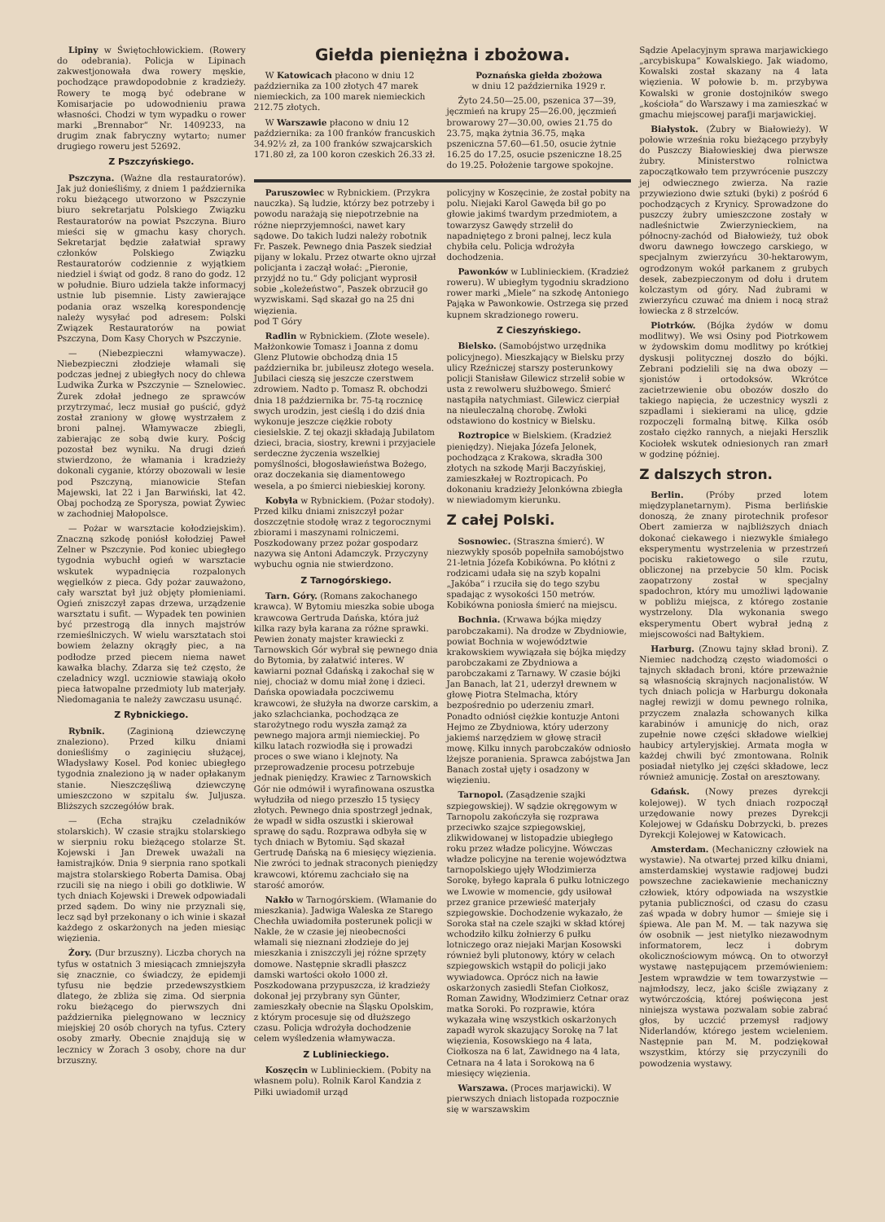Lipiny w Świętochłowickiem. (Rowery do odebrania). Policja w Lipinach zakwestjonowała dwa rowery męskie, pochodzące prawdopodobnie z kradzieży. Rowery te mogą być odebrane w Komisarjacie po udowodnieniu prawa własności. Chodzi w tym wypadku o rower marki „Brennabor“ Nr. 1409233, na drugim znak fabryczny wytarto; numer drugiego roweru jest 52692.
Z Pszczyńskiego.
Pszczyna. (Ważne dla restauratorów). Jak już donieśliśmy, z dniem 1 października roku bieżącego utworzono w Pszczynie biuro sekretarjatu Polskiego Związku Restauratorów na powiat Pszczyna. Biuro mieści się w gmachu kasy chorych. Sekretarjat będzie załatwiał sprawy członków Polskiego Związku Restauratorów codziennie z wyjątkiem niedziel i świąt od godz. 8 rano do godz. 12 w południe. Biuro udziela także informacyj ustnie lub pisemnie. Listy zawierające podania oraz wszelką korespondencję należy wysyłać pod adresem: Polski Związek Restauratorów na powiat Pszczyna, Dom Kasy Chorych w Pszczynie.
— (Niebezpieczni włamywacze). Niebezpieczni złodzieje włamali się podczas jednej z ubiegłych nocy do chlewa Ludwika Żurka w Pszczynie — Sznelowiec. Żurek zdołał jednego ze sprawców przytrzymać, lecz musiał go puścić, gdyż został zraniony w głowę wystrzałem z broni palnej. Włamywacze zbiegli, zabierając ze sobą dwie kury. Pościg pozostał bez wyniku. Na drugi dzień stwierdzono, że włamania i kradzieży dokonali cyganie, którzy obozowali w lesie pod Pszczyną, mianowicie Stefan Majewski, lat 22 i Jan Barwiński, lat 42. Obaj pochodzą ze Sporysza, powiat Żywiec w zachodniej Małopolsce.
— Pożar w warsztacie kołodziejskim). Znaczną szkodę poniósł kołodziej Paweł Zelner w Pszczynie. Pod koniec ubiegłego tygodnia wybuchł ogień w warsztacie wskutek wypadnięcia rozpalonych węgielków z pieca. Gdy pożar zauważono, cały warsztat był już objęty płomieniami. Ogień zniszczył zapas drzewa, urządzenie warsztatu i sufit. — Wypadek ten powinien być przestrogą dla innych majstrów rzemieślniczych. W wielu warsztatach stoi bowiem żelazny okrągły piec, a na podłodze przed piecem niema nawet kawałka blachy. Zdarza się też często, że czeladnicy wzgl. uczniowie stawiają około pieca łatwopalne przedmioty lub materjały. Niedomagania te należy zawczasu usunąć.
Z Rybnickiego.
Rybnik. (Zaginioną dziewczynę znaleziono). Przed kilku dniami donieśliśmy o zaginięciu służącej, Władysławy Kosel. Pod koniec ubiegłego tygodnia znaleziono ją w nader opłakanym stanie. Nieszczęśliwą dziewczynę umieszczono w szpitalu św. Juljusza. Bliższych szczegółów brak.
— (Echa strajku czeladników stolarskich). W czasie strajku stolarskiego w sierpniu roku bieżącego stolarze St. Kojewski i Jan Drewek uważali na łamistrajków. Dnia 9 sierpnia rano spotkali majstra stolarskiego Roberta Damisa. Obaj rzucili się na niego i obili go dotkliwie. W tych dniach Kojewski i Drewek odpowiadali przed sądem. Do winy nie przyznali się, lecz sąd był przekonany o ich winie i skazał każdego z oskarżonych na jeden miesiąc więzienia.
Żory. (Dur brzuszny). Liczba chorych na tyfus w ostatnich 3 miesiącach zmniejszyła się znacznie, co świadczy, że epidemji tyfusu nie będzie przedewszystkiem dlatego, że zbliża się zima. Od sierpnia roku bieżącego do pierwszych dni października pielęgnowano w lecznicy miejskiej 20 osób chorych na tyfus. Cztery osoby zmarły. Obecnie znajdują się w lecznicy w Żorach 3 osoby, chore na dur brzuszny.
Giełda pieniężna i zbożowa.
W Katowicach płacono w dniu 12 października za 100 złotych 47 marek niemieckich, za 100 marek niemieckich 212.75 złotych.
W Warszawie płacono w dniu 12 października: za 100 franków francuskich 34.92½ zł, za 100 franków szwajcarskich 171.80 zł, za 100 koron czeskich 26.33 zł.
Poznańska giełda zbożowa
w dniu 12 października 1929 r.
Żyto 24.50—25.00, pszenica 37—39, jęczmień na krupy 25—26.00, jęczmień browarowy 27—30.00, owies 21.75 do 23.75, mąka żytnia 36.75, mąka pszeniczna 57.60—61.50, osucie żytnie 16.25 do 17.25, osucie pszeniczne 18.25 do 19.25. Położenie targowe spokojne.
Paruszowiec w Rybnickiem. (Przykra nauczka). Są ludzie, którzy bez potrzeby i powodu narażają się niepotrzebnie na różne nieprzyjemności, nawet kary sądowe. Do takich ludzi należy robotnik Fr. Paszek. Pewnego dnia Paszek siedział pijany w lokalu. Przez otwarte okno ujrzał policjanta i zaczął wołać: „Pieronie, przyjdź no tu.“ Gdy policjant wyprosił sobie „koleżeństwo“, Paszek obrzucił go wyzwiskami. Sąd skazał go na 25 dni więzienia.
pod T Góry
Radlin w Rybnickiem. (Złote wesele). Małżonkowie Tomasz i Joanna z domu Glenz Plutowie obchodzą dnia 15 października br. jubileusz złotego wesela. Jubilaci cieszą się jeszcze czerstwem zdrowiem. Nadto p. Tomasz R. obchodzi dnia 18 października br. 75-tą rocznicę swych urodzin, jest cieślą i do dziś dnia wykonuje jeszcze ciężkie roboty ciesielskie. Z tej okazji składają Jubilatom dzieci, bracia, siostry, krewni i przyjaciele serdeczne życzenia wszelkiej pomyślności, błogosławieństwa Bożego, oraz doczekania się diamentowego wesela, a po śmierci niebieskiej korony.
Kobyła w Rybnickiem. (Pożar stodoły). Przed kilku dniami zniszczył pożar doszczętnie stodołę wraz z tegorocznymi zbiorami i maszynami rolniczemi. Poszkodowany przez pożar gospodarz nazywa się Antoni Adamczyk. Przyczyny wybuchu ognia nie stwierdzono.
Z Tarnogórskiego.
Tarn. Góry. (Romans zakochanego krawca). W Bytomiu mieszka sobie uboga krawcowa Gertruda Dańska, która już kilka razy była karana za różne sprawki. Pewien żonaty majster krawiecki z Tarnowskich Gór wybrał się pewnego dnia do Bytomia, by załatwić interes. W kawiarni poznał Gdańską i zakochał się w niej, chociaż w domu miał żonę i dzieci. Dańska opowiadała poczciwemu krawcowi, że służyła na dworze carskim, a jako szlachcianka, pochodząca ze starożytnego rodu wyszła zamąż za pewnego majora armji niemieckiej. Po kilku latach rozwiodła się i prowadzi proces o swe wiano i klejnoty. Na przeprowadzenie procesu potrzebuje jednak pieniędzy. Krawiec z Tarnowskich Gór nie odmówił i wyrafinowana oszustka wyłudziła od niego przeszło 15 tysięcy złotych. Pewnego dnia spostrzegł jednak, że wpadł w sidła oszustki i skierował sprawę do sądu. Rozprawa odbyła się w tych dniach w Bytomiu. Sąd skazał Gertrudę Dańską na 6 miesięcy więzienia. Nie zwróci to jednak straconych pieniędzy krawcowi, któremu zachciało się na starość amorów.
Nakło w Tarnogórskiem. (Włamanie do mieszkania). Jadwiga Waleska ze Starego Chechła uwiadomiła posterunek policji w Nakle, że w czasie jej nieobecności włamali się nieznani złodzieje do jej mieszkania i zniszczyli jej różne sprzęty domowe. Następnie skradli płaszcz damski wartości około 1000 zł. Poszkodowana przypuszcza, iż kradzieży dokonał jej przybrany syn Günter, zamieszkały obecnie na Śląsku Opolskim, z którym procesuje się od dłuższego czasu. Policja wdrożyła dochodzenie celem wyśledzenia włamywacza.
Z Lublinieckiego.
Koszęcin w Lublinieckiem. (Pobity na własnem polu). Rolnik Karol Kandzia z Piłki uwiadomił urząd
policyjny w Koszęcinie, że został pobity na polu. Niejaki Karol Gawęda bił go po głowie jakimś twardym przedmiotem, a towarzysz Gawędy strzelił do napadniętego z broni palnej, lecz kula chybiła celu. Policja wdrożyła dochodzenia.
Pawonków w Lublinieckiem. (Kradzież roweru). W ubiegłym tygodniu skradziono rower marki „Miele“ na szkodę Antoniego Pająka w Pawonkowie. Ostrzega się przed kupnem skradzionego roweru.
Z Cieszyńskiego.
Bielsko. (Samobójstwo urzędnika policyjnego). Mieszkający w Bielsku przy ulicy Rzeźniczej starszy posterunkowy policji Stanisław Gilewicz strzelił sobie w usta z rewolweru służbowego. Śmierć nastąpiła natychmiast. Gilewicz cierpiał na nieuleczalną chorobę. Zwłoki odstawiono do kostnicy w Bielsku.
Roztropice w Bielskiem. (Kradzież pieniędzy). Niejaka Józefa Jelonek, pochodząca z Krakowa, skradła 300 złotych na szkodę Marji Baczyńskiej, zamieszkałej w Roztropicach. Po dokonaniu kradzieży Jelonkówna zbiegła w niewiadomym kierunku.
Z całej Polski.
Sosnowiec. (Straszna śmierć). W niezwykły sposób popełniła samobójstwo 21-letnia Józefa Kobikówna. Po kłótni z rodzicami udała się na szyb kopalni „Jakóba“ i rzuciła się do tego szybu spadając z wysokości 150 metrów. Kobikówna poniosła śmierć na miejscu.
Bochnia. (Krwawa bójka między parobczakami). Na drodze w Zbydniowie, powiat Bochnia w województwie krakowskiem wywiązała się bójka między parobczakami ze Zbydniowa a parobczakami z Tarnawy. W czasie bójki Jan Banach, lat 21, uderzył drewnem w głowę Piotra Stelmacha, który bezpośrednio po uderzeniu zmarł. Ponadto odniósł ciężkie kontuzje Antoni Hejmo ze Zbydniowa, który uderzony jakiemś narzędziem w głowę stracił mowę. Kilku innych parobczaków odniosło lżejsze poranienia. Sprawca zabójstwa Jan Banach został ujęty i osadzony w więzieniu.
Tarnopol. (Zasądzenie szajki szpiegowskiej). W sądzie okręgowym w Tarnopolu zakończyła się rozprawa przeciwko szajce szpiegowskiej, zlikwidowanej w listopadzie ubiegłego roku przez władze policyjne. Wówczas władze policyjne na terenie województwa tarnopolskiego ujęły Włodzimierza Sorokę, byłego kaprala 6 pułku lotniczego we Lwowie w momencie, gdy usiłował przez granice przewieść materjały szpiegowskie. Dochodzenie wykazało, że Soroka stał na czele szajki w skład której wchodziło kilku żołnierzy 6 pułku lotniczego oraz niejaki Marjan Kosowski również byli plutonowy, który w celach szpiegowskich wstąpił do policji jako wywiadowca. Oprócz nich na ławie oskarżonych zasiedli Stefan Ciołkosz, Roman Zawidny, Włodzimierz Cetnar oraz matka Soroki. Po rozprawie, która wykazała winę wszystkich oskarżonych zapadł wyrok skazujący Sorokę na 7 lat więzienia, Kosowskiego na 4 lata, Ciołkosza na 6 lat, Zawidnego na 4 lata, Cetnara na 4 lata i Sorokową na 6 miesięcy więzienia.
Warszawa. (Proces marjawicki). W pierwszych dniach listopada rozpocznie się w warszawskim
Sądzie Apelacyjnym sprawa marjawickiego „arcybiskupa“ Kowalskiego. Jak wiadomo, Kowalski został skazany na 4 lata więzienia. W połowie b. m. przybywa Kowalski w gronie dostojników swego „kościoła“ do Warszawy i ma zamieszkać w gmachu miejscowej parafji marjawickiej.
Białystok. (Żubry w Białowieży). W połowie września roku bieżącego przybyły do Puszczy Białowieskiej dwa pierwsze żubry. Ministerstwo rolnictwa zapoczątkowało tem przywrócenie puszczy jej odwiecznego zwierza. Na razie przywieziono dwie sztuki (byki) z pośród 6 pochodzących z Krynicy. Sprowadzone do puszczy żubry umieszczone zostały w nadleśnictwie Zwierzynieckiem, na północny-zachód od Białowieży, tuż obok dworu dawnego łowczego carskiego, w specjalnym zwierzyńcu 30-hektarowym, ogrodzonym wokół parkanem z grubych desek, zabezpieczonym od dołu i drutem kolczastym od góry. Nad żubrami w zwierzyńcu czuwać ma dniem i nocą straż łowiecka z 8 strzelców.
Piotrków. (Bójka żydów w domu modlitwy). We wsi Osiny pod Piotrkowem w żydowskim domu modlitwy po krótkiej dyskusji politycznej doszło do bójki. Zebrani podzielili się na dwa obozy — sjonistów i ortodoksów. Wkrótce zacietrzewienie obu obozów doszło do takiego napięcia, że uczestnicy wyszli z szpadlami i siekierami na ulicę, gdzie rozpoczęli formalną bitwę. Kilka osób zostało ciężko rannych, a niejaki Herszlik Kociołek wskutek odniesionych ran zmarł w godzinę później.
Z dalszych stron.
Berlin. (Próby przed lotem międzyplanetarnym). Pisma berlińskie donoszą, że znany pirotechnik profesor Obert zamierza w najbliższych dniach dokonać ciekawego i niezwykle śmiałego eksperymentu wystrzelenia w przestrzeń pocisku rakietowego o sile rzutu, obliczonej na przebycie 50 klm. Pocisk zaopatrzony został w specjalny spadochron, który mu umożliwi lądowanie w pobliżu miejsca, z którego zostanie wystrzelony. Dla wykonania swego eksperymentu Obert wybrał jedną z miejscowości nad Bałtykiem.
Harburg. (Znowu tajny skład broni). Z Niemiec nadchodzą często wiadomości o tajnych składach broni, które przeważnie są własnością skrajnych nacjonalistów. W tych dniach policja w Harburgu dokonała nagłej rewizji w domu pewnego rolnika, przyczem znalazła schowanych kilka karabinów i amunicję do nich, oraz zupełnie nowe części składowe wielkiej haubicy artyleryjskiej. Armata mogła w każdej chwili być zmontowana. Rolnik posiadał nietylko jej części składowe, lecz również amunicję. Został on aresztowany.
Gdańsk. (Nowy prezes dyrekcji kolejowej). W tych dniach rozpoczął urzędowanie nowy prezes Dyrekcji Kolejowej w Gdańsku Dobrzycki, b. prezes Dyrekcji Kolejowej w Katowicach.
Amsterdam. (Mechaniczny człowiek na wystawie). Na otwartej przed kilku dniami, amsterdamskiej wystawie radjowej budzi powszechne zaciekawienie mechaniczny człowiek, który odpowiada na wszystkie pytania publiczności, od czasu do czasu zaś wpada w dobry humor — śmieje się i śpiewa. Ale pan M. M. — tak nazywa się ów osobnik — jest nietylko niezawodnym informatorem, lecz i dobrym okolicznościowym mówcą. On to otworzył wystawę następującem przemówieniem: Jestem wprawdzie w tem towarzystwie — najmłodszy, lecz, jako ściśle związany z wytwórczością, której poświęcona jest niniejsza wystawa pozwalam sobie zabrać głos, by uczcić przemysł radjowy Niderlandów, którego jestem wcieleniem. Następnie pan M. M. podziękował wszystkim, którzy się przyczynili do powodzenia wystawy.